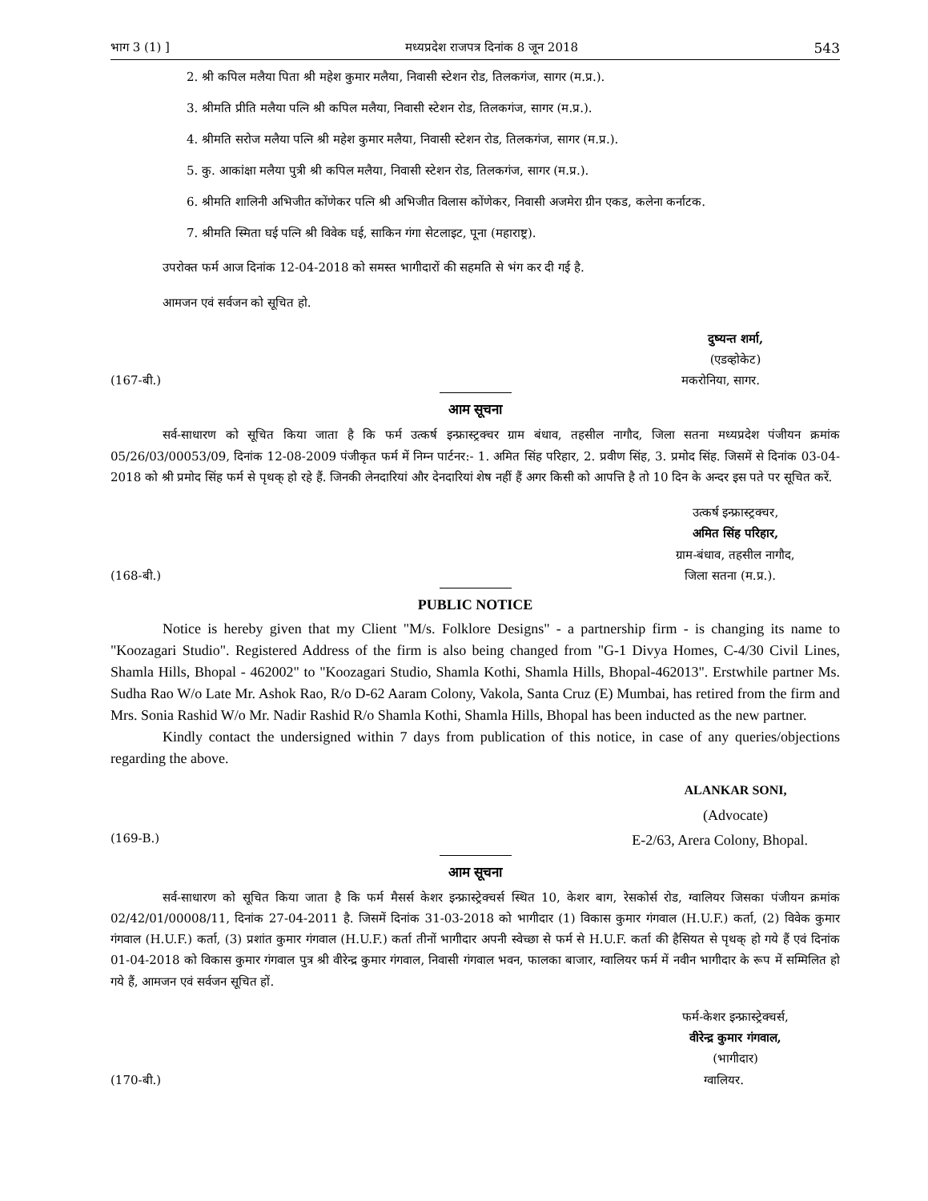भाग 3 (1) ] मध्यप्रदेश राजपत्र दिनांक 8 जून 2018 543
2. श्री कपिल मलैया पिता श्री महेश कुमार मलैया, निवासी स्टेशन रोड, तिलकगंज, सागर (म.प्र.).
3. श्रीमति प्रीति मलैया पत्नि श्री कपिल मलैया, निवासी स्टेशन रोड, तिलकगंज, सागर (म.प्र.).
4. श्रीमति सरोज मलैया पत्नि श्री महेश कुमार मलैया, निवासी स्टेशन रोड, तिलकगंज, सागर (म.प्र.).
5. कु. आकांक्षा मलैया पुत्री श्री कपिल मलैया, निवासी स्टेशन रोड, तिलकगंज, सागर (म.प्र.).
6. श्रीमति शालिनी अभिजीत कोंणेकर पत्नि श्री अभिजीत विलास कोंणेकर, निवासी अजमेरा ग्रीन एकड, कलेना कर्नाटक.
7. श्रीमति स्मिता घई पत्नि श्री विवेक घई, साकिन गंगा सेटलाइट, पूना (महाराष्ट्र).
उपरोक्त फर्म आज दिनांक 12-04-2018 को समस्त भागीदारों की सहमति से भंग कर दी गई है.
आमजन एवं सर्वजन को सूचित हो.
दुष्यन्त शर्मा,
(एडव्होकेट)
(167-बी.) मकरोनिया, सागर.
आम सूचना
सर्व-साधारण को सूचित किया जाता है कि फर्म उत्कर्ष इन्फ्रास्ट्रक्चर ग्राम बंधाव, तहसील नागौद, जिला सतना मध्यप्रदेश पंजीयन क्रमांक 05/26/03/00053/09, दिनांक 12-08-2009 पंजीकृत फर्म में निम्न पार्टनर:- 1. अमित सिंह परिहार, 2. प्रवीण सिंह, 3. प्रमोद सिंह. जिसमें से दिनांक 03-04-2018 को श्री प्रमोद सिंह फर्म से पृथक् हो रहे हैं. जिनकी लेनदारियां और देनदारियां शेष नहीं हैं अगर किसी को आपत्ति है तो 10 दिन के अन्दर इस पते पर सूचित करें.
उत्कर्ष इन्फ्रास्ट्रक्चर,
अमित सिंह परिहार,
ग्राम-बंधाव, तहसील नागौद,
(168-बी.) जिला सतना (म.प्र.).
PUBLIC NOTICE
Notice is hereby given that my Client "M/s. Folklore Designs" - a partnership firm - is changing its name to "Koozagari Studio". Registered Address of the firm is also being changed from "G-1 Divya Homes, C-4/30 Civil Lines, Shamla Hills, Bhopal - 462002" to "Koozagari Studio, Shamla Kothi, Shamla Hills, Bhopal-462013". Erstwhile partner Ms. Sudha Rao W/o Late Mr. Ashok Rao, R/o D-62 Aaram Colony, Vakola, Santa Cruz (E) Mumbai, has retired from the firm and Mrs. Sonia Rashid W/o Mr. Nadir Rashid R/o Shamla Kothi, Shamla Hills, Bhopal has been inducted as the new partner.
Kindly contact the undersigned within 7 days from publication of this notice, in case of any queries/objections regarding the above.
ALANKAR SONI,
(Advocate)
(169-B.) E-2/63, Arera Colony, Bhopal.
आम सूचना
सर्व-साधारण को सूचित किया जाता है कि फर्म मैसर्स केशर इन्फ्रास्ट्रेक्चर्स स्थित 10, केशर बाग, रेसकोर्स रोड, ग्वालियर जिसका पंजीयन क्रमांक 02/42/01/00008/11, दिनांक 27-04-2011 है. जिसमें दिनांक 31-03-2018 को भागीदार (1) विकास कुमार गंगवाल (H.U.F.) कर्ता, (2) विवेक कुमार गंगवाल (H.U.F.) कर्ता, (3) प्रशांत कुमार गंगवाल (H.U.F.) कर्ता तीनों भागीदार अपनी स्वेच्छा से फर्म से H.U.F. कर्ता की हैसियत से पृथक् हो गये हैं एवं दिनांक 01-04-2018 को विकास कुमार गंगवाल पुत्र श्री वीरेन्द्र कुमार गंगवाल, निवासी गंगवाल भवन, फालका बाजार, ग्वालियर फर्म में नवीन भागीदार के रूप में सम्मिलित हो गये हैं, आमजन एवं सर्वजन सूचित हों.
फर्म-केशर इन्फ्रास्ट्रेक्चर्स,
वीरेन्द्र कुमार गंगवाल,
(भागीदार)
(170-बी.) ग्वालियर.